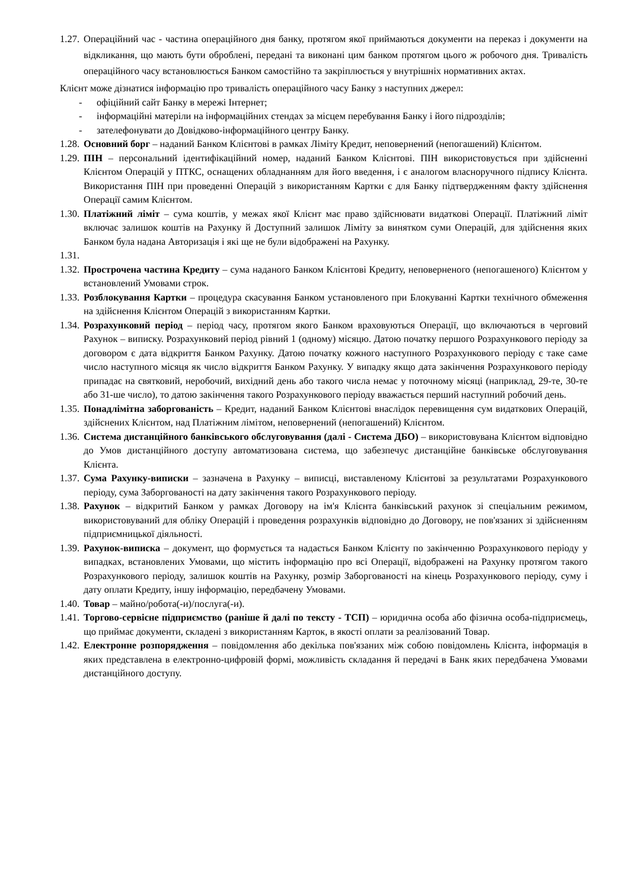1.27. Операційний час - частина операційного дня банку, протягом якої приймаються документи на переказ і документи на відкликання, що мають бути оброблені, передані та виконані цим банком протягом цього ж робочого дня. Тривалість операційного часу встановлюється Банком самостійно та закріплюється у внутрішніх нормативних актах.
Клієнт може дізнатися інформацію про тривалість операційного часу Банку з наступних джерел:
- офіційний сайт Банку в мережі Інтернет;
- інформаційні матеріли на інформаційних стендах за місцем перебування Банку і його підрозділів;
- зателефонувати до Довідково-інформаційного центру Банку.
1.28. Основний борг – наданий Банком Клієнтові в рамках Ліміту Кредит, неповернений (непогашений) Клієнтом.
1.29. ПІН – персональний ідентифікаційний номер, наданий Банком Клієнтові. ПІН використовується при здійсненні Клієнтом Операцій у ПТКС, оснащених обладнанням для його введення, і є аналогом власноручного підпису Клієнта. Використання ПІН при проведенні Операцій з використанням Картки є для Банку підтвердженням факту здійснення Операції самим Клієнтом.
1.30. Платіжний ліміт – сума коштів, у межах якої Клієнт має право здійснювати видаткові Операції. Платіжний ліміт включає залишок коштів на Рахунку й Доступний залишок Ліміту за винятком суми Операцій, для здійснення яких Банком була надана Авторизація і які ще не були відображені на Рахунку.
1.31.
1.32. Прострочена частина Кредиту – сума наданого Банком Клієнтові Кредиту, неповерненого (непогашеного) Клієнтом у встановлений Умовами строк.
1.33. Розблокування Картки – процедура скасування Банком установленого при Блокуванні Картки технічного обмеження на здійснення Клієнтом Операцій з використанням Картки.
1.34. Розрахунковий період – період часу, протягом якого Банком враховуються Операції, що включаються в черговий Рахунок – виписку. Розрахунковий період рівний 1 (одному) місяцю. Датою початку першого Розрахункового періоду за договором є дата відкриття Банком Рахунку. Датою початку кожного наступного Розрахункового періоду є таке саме число наступного місяця як число відкриття Банком Рахунку. У випадку якщо дата закінчення Розрахункового періоду припадає на святковий, неробочий, вихідний день або такого числа немає у поточному місяці (наприклад, 29-те, 30-те або 31-ше число), то датою закінчення такого Розрахункового періоду вважається перший наступний робочий день.
1.35. Понадлімітна заборгованість – Кредит, наданий Банком Клієнтові внаслідок перевищення сум видаткових Операцій, здійснених Клієнтом, над Платіжним лімітом, неповернений (непогашений) Клієнтом.
1.36. Система дистанційного банківського обслуговування (далі - Система ДБО) – використовувана Клієнтом відповідно до Умов дистанційного доступу автоматизована система, що забезпечує дистанційне банківське обслуговування Клієнта.
1.37. Сума Рахунку-виписки – зазначена в Рахунку – виписці, виставленому Клієнтові за результатами Розрахункового періоду, сума Заборгованості на дату закінчення такого Розрахункового періоду.
1.38. Рахунок – відкритий Банком у рамках Договору на ім'я Клієнта банківський рахунок зі спеціальним режимом, використовуваний для обліку Операцій і проведення розрахунків відповідно до Договору, не пов'язаних зі здійсненням підприємницької діяльності.
1.39. Рахунок-виписка – документ, що формується та надається Банком Клієнту по закінченню Розрахункового періоду у випадках, встановлених Умовами, що містить інформацію про всі Операції, відображені на Рахунку протягом такого Розрахункового періоду, залишок коштів на Рахунку, розмір Заборгованості на кінець Розрахункового періоду, суму і дату оплати Кредиту, іншу інформацію, передбачену Умовами.
1.40. Товар – майно/робота(-и)/послуга(-и).
1.41. Торгово-сервісне підприємство (раніше й далі по тексту - ТСП) – юридична особа або фізична особа-підприємець, що приймає документи, складені з використанням Карток, в якості оплати за реалізований Товар.
1.42. Електронне розпорядження – повідомлення або декілька пов'язаних між собою повідомлень Клієнта, інформація в яких представлена в електронно-цифровій формі, можливість складання й передачі в Банк яких передбачена Умовами дистанційного доступу.